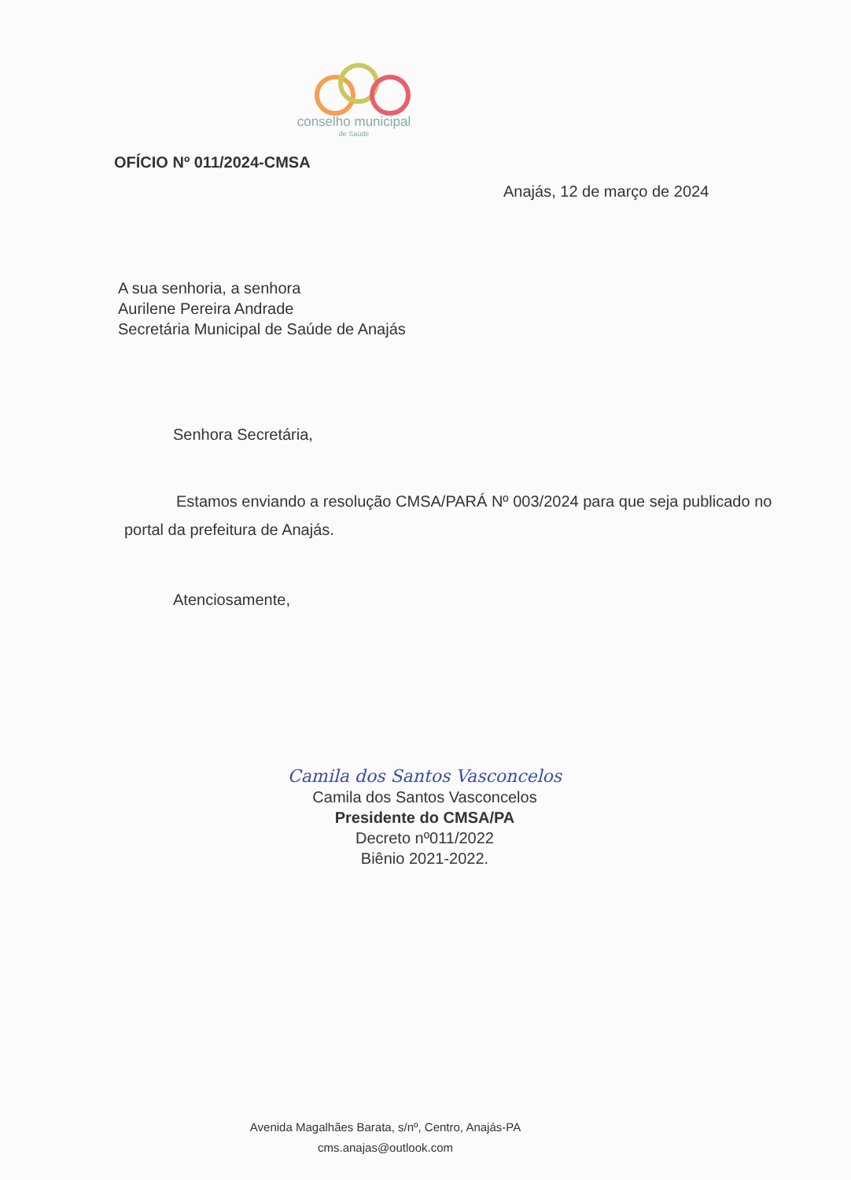conselho municipal
de Saúde
OFÍCIO Nº 011/2024-CMSA
Anajás, 12 de março de 2024
A sua senhoria, a senhora
Aurilene Pereira Andrade
Secretária Municipal de Saúde de Anajás
Senhora Secretária,
Estamos enviando a resolução CMSA/PARÁ Nº 003/2024 para que seja publicado no portal da prefeitura de Anajás.
Atenciosamente,
Camila dos Santos Vasconcelos
Camila dos Santos Vasconcelos
Presidente do CMSA/PA
Decreto nº011/2022
Biênio 2021-2022.
Avenida Magalhães Barata, s/nº, Centro, Anajás-PA
cms.anajas@outlook.com